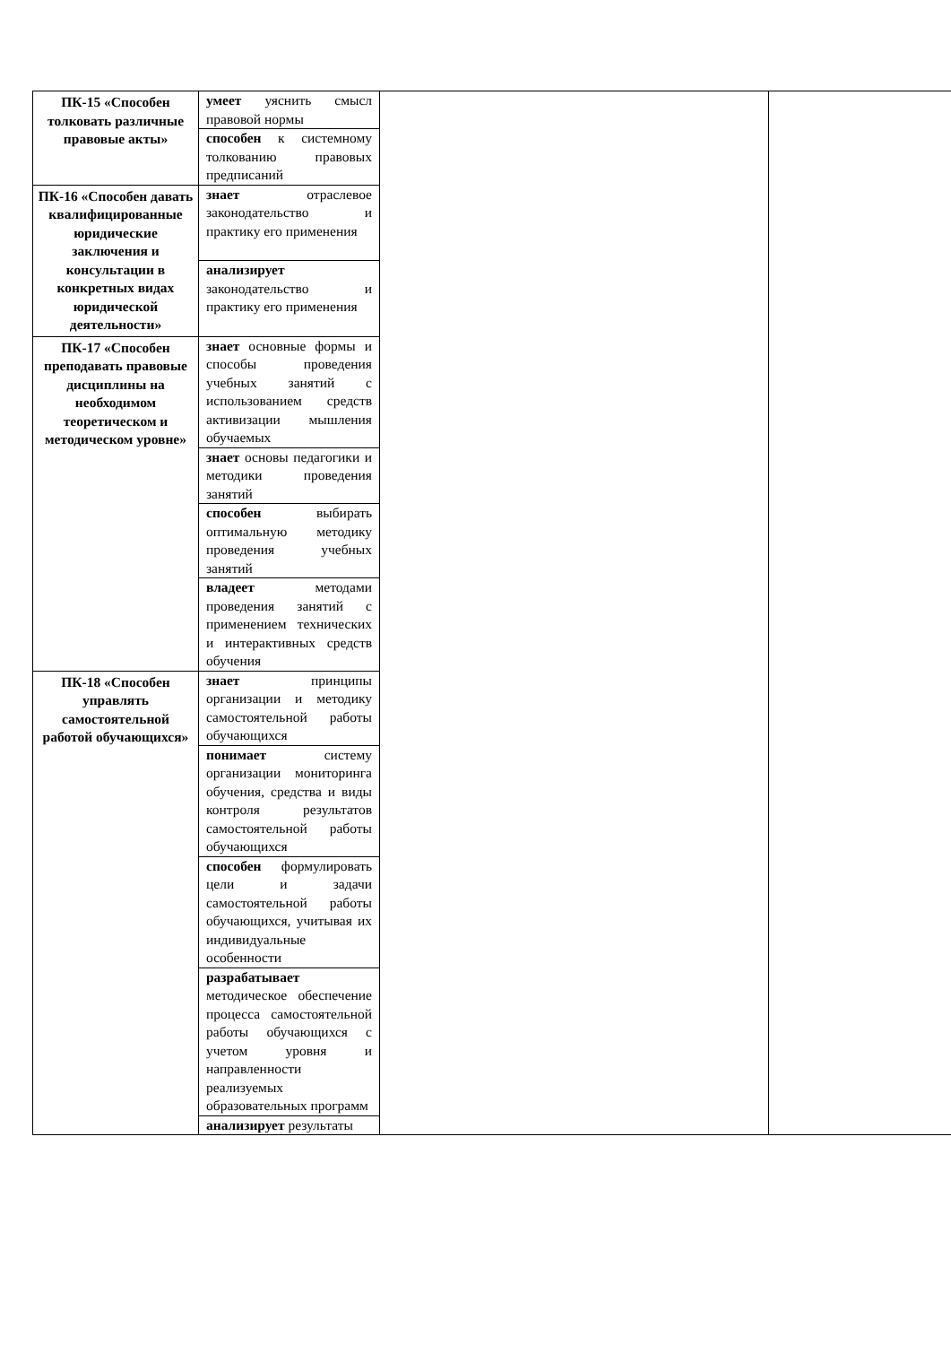| ПК-15 «Способен толковать различные правовые акты» | умеет уяснить смысл правовой нормы | | |
| | способен к системному толкованию правовых предписаний | | |
| ПК-16 «Способен давать квалифицированные юридические заключения и консультации в конкретных видах юридической деятельности» | знает отраслевое законодательство и практику его применения | | |
| | анализирует законодательство и практику его применения | | |
| ПК-17 «Способен преподавать правовые дисциплины на необходимом теоретическом и методическом уровне» | знает основные формы и способы проведения учебных занятий с использованием средств активизации мышления обучаемых | | |
| | знает основы педагогики и методики проведения занятий | | |
| | способен выбирать оптимальную методику проведения учебных занятий | | |
| | владеет методами проведения занятий с применением технических и интерактивных средств обучения | | |
| ПК-18 «Способен управлять самостоятельной работой обучающихся» | знает принципы организации и методику самостоятельной работы обучающихся | | |
| | понимает систему организации мониторинга обучения, средства и виды контроля результатов самостоятельной работы обучающихся | | |
| | способен формулировать цели и задачи самостоятельной работы обучающихся, учитывая их индивидуальные особенности | | |
| | разрабатывает методическое обеспечение процесса самостоятельной работы обучающихся с учетом уровня и направленности реализуемых образовательных программ | | |
| | анализирует результаты | | |